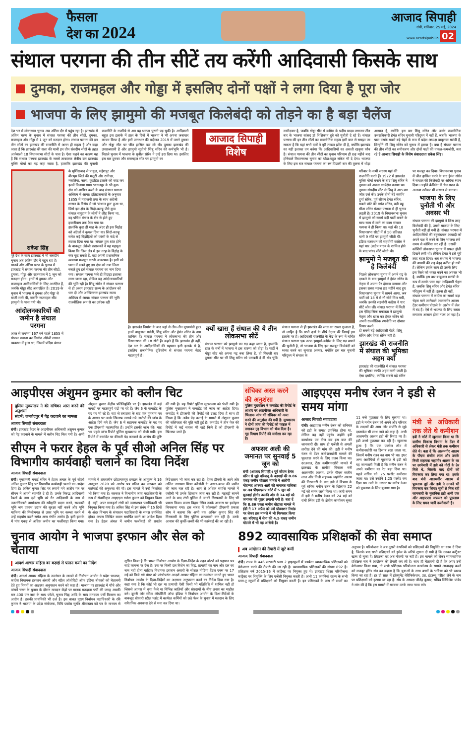फैसला
देश का 2024
आजाद सिपाही
रांची, शनिवार, 25 मई, 2024
www.azadsipahi.in 02
संथाल परगना की तीन सीटें तय करेंगी आदिवासी किसके साथ
दुमका, राजमहल और गोड्डा में इसलिए दोनों पक्षों ने लगा दिया है पूरा जोर
भाजपा के लिए झामुमो की मजबूत किलेबंदी को तोड़ने का है बड़ा चैलेंज
देश भर में लोकसभा चुनाव अब अंतिम दौर में पहुंच रहा है। झारखंड में अंतिम चरण के चुनाव में संथाल परगना की तीन सीटों, दुमका, राजमहल और गोड्डा में 1 जून को मतदान होगा। संथाल परगना की इन तीन सीटों का झारखंड की राजनीति में अलग ही महत्व है और कहा जाता है कि झारखंड की सत्ता की चाबी इन तीन संसदीय सीटों के तहत आनेवाली 18 विधानसभा सीटों के पास है। ऐसा कहने का कारण यह है कि संथाल परगना झारखंड के सबसे ताकतवर क्षेत्रीय दल झारखंड मुक्ति मोर्चा का गढ़ कहा जाता है, हालांकि झारखंड की चुनावी राजनीति के नजरिये से अब यह धारणा पुरानी पड़ चुकी है। आदिवासी बहुल इस इलाके में हाल के दिनों में भाजपा ने भी अपना जनाधार कायम किया है और इसी जनाधार की बदौलत 2019 में उसने दुमका और गोड्डा सीट पर जीत हासिल कर ली थी। दुमका झारखंड की उपराजधानी है और झामुमो सुप्रीमो शिबू सोरेन की कर्मभूमि भी है। पिछले चुनाव में भाजपा के सुनील सोरेन ने उन्हें हरा दिया था। इसलिए इस बार दुमका और राजमहल सीट पर झामुमो का
आजाद सिपाही विशेष
उम्मीदवार है, जबकि गोड्डा सीट से कांग्रेस के प्रदीप यादव लगातार तीन बार के भाजपा सांसद डॉ निशिकांत दुबे को चुनौती दे रहे हैं। संथाल परगना की इन तीन सीटों का राजनीतिक महत्व इसी बात से समझा जा सकता है कि यहां सभी दलों ने पूरी ताकत झोंक दी है, क्योंकि झारखंड का यही इलाका तय करेगा कि आदिवासियों का असली रहनुमा कौन है। संथाल परगना की तीन सीटों का चुनाव परिणाम ही छह महीने बाद होनेवाले विधानसभा चुनाव का थोड़ा-बहुत संकेत भी दे देगा। भाजपा के लिए इस बार संथाल परगना का रण पिछली बार की तुलना में थोड़ा आसान है, क्योंकि इस बार शिबू सोरेन और उनके राजनीतिक उत्तराधिकारी हेमंत सोरेन चुनावी परिदृश्य में नहीं हैं, जबकि भाजपा के पास उसके सबसे बड़े चेहरे के रूप में प्रदेश अध्यक्ष बाबूलाल मरांडी हैं, जिन्होंने भी शिबू सोरेन को चुनाव में हराया है। क्या है संथाल परगना की तीन सीटों का समीकरण और दोनों पक्षों की ताकत-कमजोरी, बता रहे हैं आजाद सिपाही के विशेष संवाददाता राकेश सिंह।
राकेश सिंह
पूरे देश के साथ झारखंड में भी संसदीय चुनाव अब अंतिम दौर में पहुंच रहा है। सातवें और अंतिम चरण के चुनाव में झारखंड में संथाल परगना की तीन सीटों, दुमका, गोड्डा और राजमहल में 1 जून को मतदान होगा। इनमें से दुमका और राजमहल आदिवासियों के लिए आरक्षित हैं, जबकि गोड्डा सीट अनारक्षित है। 2019 के चुनाव में भाजपा ने दुमका और गोड्डा से बाजी मारी थी, जबकि राजमहल सीट झामुमो के पास गयी थी।
आंदोलनकारियों की जमीन है संथाल परगना
आज से लगभग 167 वर्ष पहले 1855 में संथाल परगना का निर्माण अंग्रेजी शासन व्यवस्था में हुआ था, जिसमें पश्चिम बंगाल
के मुर्शिदाबाद से पाकुड़, महेशपुर और बीरभूम जिले की मलूटी और रानीश्वर, मसलिया, नाला, कुंडहित इलाके को काट कर इसमें मिलाया गया। भागलपुर के भी कुछ क्षेत्र को शामिल करने के बाद संथाल परगना अस्तित्व में आया। इतिहासकारों के अनुसार 1855 में महाजनी प्रथा के साथ अंग्रेजी शासन के विरोध में जो 'संथाल हूल' हुआ था, जिसे इस क्षेत्र के सिदो-कान्हू जैसे कुछ संथाल समुदाय के लोगों ने लीड किया था, वह पश्चिम बंगाल के क्षेत्र से होते हुए हजारीबाग तक फैल गया था।
हालांकि कुछ ही माह के अंदर ही इस विद्रोह को अंग्रेजों ने कुचल दिया था। सिदो-कान्हू समेत कई विद्रोहियों को फांसी के फंदे से लटका दिया गया था। संथाल हूल शांत होने के बावजूद अंग्रेजी प्रशासकों ने यह महसूस किया कि जिस क्षेत्र में इस तरह के विद्रोह के स्वर फूट सकते हैं, वहां अपनी प्रशासनिक व्यवस्था मजबूत करनी आवश्यक है। इसी को ध्यान में रखते हुए इस क्षेत्र को नया जिला बनाते हुए इसे संथाल परगना का नाम दिया गया। संथाल परगना भले ही पिछड़ा इलाका माना जाता रहा, लेकिन यह आंदोलनकारियों की भूमि रही है। शिबू सोरेन ने संथाल परगना से ही अलग झारखंड राज्य के आंदोलन को धार दी और आखिरकार झारखंड राज्य अस्तित्व में आया। संथाल परगना की भूमि राजनीतिक रूप से का उर्वरक रही
है। झारखंड निर्माण के बाद यहां से तीन-तीन मुख्यमंत्री हुए। इनमें बाबूलाल मरांडी, शिबू सोरेन और हेमंत सोरेन के नाम शामिल हैं। संथाल परगना में लोकसभा की तीन और विधानसभा की 18 सीटें हैं। कहते हैं कि झारखंड ही नहीं, देश भर के आदिवासियों की पहचान इसी इलाके से है, इसलिए राजनीतिक दृष्टिकोण से संथाल परगना बेहद महत्वपूर्ण है।
क्यों खास हैं संथाल की ये तीन लोकसभा सीटें
संथाल परगना को झामुमो का गढ़ कहा जाता है, हालांकि हाल के वर्षों में भाजपा ने इस धारणा को तोड़ा है। पार्टी ने गोड्डा सीट को अपना गढ़ बना लिया है, तो पिछली बार दुमका सीट पर भी शिबू सोरेन को पटखनी दे दी थी। चूंकि संथाल परगना से ही झारखंड की सत्ता का रास्ता गुजरता है, तो जाहिर है कि सभी दलों के शीर्ष नेतृत्व की निगाहें इस इलाके पर हैं। आदिवासी राजनीति के केंद्र के रूप में चर्चित संथाल परगना एक तरफ झामुमो-कांग्रेस के लिए गढ़ बचाने की चुनौती है, तो भाजपा के लिए इस मजबूत किलेबंदी को ध्वस्त करने का सुनहरा अवसर, क्योंकि इस बार चुनावी परिदृश्य में संथाल के
परिवार के सभी सदस्य यहां की राजनीति करते हैं। 1972 में झारखंड मुक्ति मोर्चा बनाने के बाद शिबू सोरेन ने दुमका को अपना कार्यक्षेत्र बनाया था। दुमका संसदीय सीट से शिबू ने आठ बार जीत दर्ज की। उनके तीनों बेटे स्वर्गीय दुर्गा सोरेन, पूर्व सीएम हेमंत सोरेन, सबसे छोटे बेटे बसंत सोरेन, बड़ी बहू सीता सोरेन संताल परगना से ही चुनाव लड़ती है। 2019 के विधानसभा चुनाव में झामुमो को सबसे बड़ी पार्टी बनाने के साथ सत्ता में लाने का काम संथाल परगना ने ही किया था। यहां की 18 विधानसभा सीटों में से 50 प्रतिशत यानी 9 सीटें पर झामुमो जीती थी। इंडिया गठबंधन की सहयोगी कांग्रेस ने यहां चार (प्रदीप यादव के शामिल होने के बाद पांच) सीटें जीती थी।
झामुमो ने मजबूत की है किलेबंदी
पिछले लोकसभा चुनाव में अपने गढ़ के दरकने के बाद झामुमो ने हेमंत सोरेन के नेतृत्व में अपना पैर दोबारा जमाया और इसका रास्ता महज छह महीने बाद हुए विधानसभा चुनाव में सामने आया, जब पार्टी को 18 में से नौ सीटें मिल गयीं, जबकि उसकी सहयोगी कांग्रेस ने चार सीटें जीत लीं। संथाल परगना में मिली इस ऐतिहासिक सफलता ने झामुमो नेतृत्व और खास कर हेमंत सोरेन को अपनी राजनीतिक रणनीति पर दोबारा विचार करने
दो सबसे बड़े आदिवासी चेहरे, शिबू सोरेन और हेमंत सोरेन नहीं हैं।
झारखंड की राजनीति में संथाल की भूमिका अहम क्यों
झारखंड की राजनीति में संथाल परगना की भूमिका काफी अहम मानी जाती है। ऐसा इसलिए, क्योंकि सबसे बड़े सोरेन
पर मजबूर कर दिया। विधानसभा चुनाव में जीत हासिल करने के बाद हेमंत सोरेन ने संथाल की किलेबंदी पर अधिक ध्यान दिया। उन्होंने कैबिनेट में तीन स्थान के अलावा स्पीकर भी संथाल से बनाया।
भाजपा के लिए चुनौती भी और अवसर भी
संथाल परगना की झामुमो ने जिस तरह किलेबंदी की है, उससे भाजपा के लिए चुनौती बड़ी हो गयी है। संथाल परगना में आदिवासियों की बहुसंख्यक आबादी को अपने पक्ष में करने के लिए भाजपा लंबे समय से कोशिश कर रही है। उसकी कोशिशें लोकसभा चुनाव में सफल होती दिखने लगी थीं। लेकिन हेमंत ने इसे पूरी तरह बदल दिया। अब संथाल में भाजपा की वापसी की राह बेहद कठिन हो गयी है। लेकिन इसके साथ ही उसके लिए इस किले को ध्वस्त करने का अवसर भी है, क्योंकि इस बार बाबूलाल मरांडी के रूप में उसके पास बड़ा आदिवासी चेहरा है, जबकि शिबू सोरेन और हेमंत सोरेन परिदृश्य में नहीं हैं। इतना ही नहीं, संथाल परगना में कांग्रेस का सबसे बड़ा चेहरा माने जानेवाले आलमगीर आलम टेंडर कमीशन घोटाले के आरोप में जेल में बंद हैं। ऐसे में भाजपा के लिए रास्ता लगातार आसान होता नजर आ रहा है।
आइपीएस अंशुमन कुमार को क्लीन चिट
पुलिस मुख्यालय ने की संचिका अस्त करने की अनुशंसा
संदर्भ: जमशेदपुर में पेड़ कटवाने का मामला
आजाद सिपाही संवाददाता
रांची। झारखंड कैडर के आइपीएस अधिकारी अंशुमन कुमार को पेड़ कटवाने के मामले में क्लीन चिट मिल गयी है। अभी अंशुमन कुमार केंद्रीय प्रतिनियुक्ति पर हैं। झारखंड में कई जगहों पर महत्वपूर्ण पदों पर रहे हैं। जैप 6 के कमांडेंट के पद पर भी रहे हैं। वहां से तबादला के बाद एक गुमनाम पत्र के आधार पर उनके खिलाफ लगाये गये आरोपों की जांच के आदेश दिये गये हैं। जैप 6 में सहायक कमांडेंट के पद पर एक डीएसपी पदस्थापित हैं। उन्होंने इसकी जांच की। माह भर पहले जांच रिपोर्ट पुलिस मुख्यालय को भेजी गयी। इस रिपोर्ट में कमांडेंट पर कीमती पेड़ कटवाने के आरोप की पुष्टि की गयी है। यह रिपोर्ट पुलिस मुख्यालय को भेजी गयी है। पुलिस मुख्यालय ने कमांडेंट को जांच का आदेश दिया। कमांडेंट ने डीएसपी की रिपोर्ट को उलट दिया है साथ ही लिखा है कि अवैध पेड़ कटाई के मामले में अंशुमन कुमार की संलिप्तता की पुष्टि नहीं हुई है। कमांडेंट ने तीन पेज की रिपोर्ट में कई सवाल भी खड़े किये हैं जो डीएसपी के खिलाफ जाते हैं।
सीएम ने फरार हेहल के पूर्व सीओ अनिल सिंह पर विभागीय कार्यवाही चलाने का दिया निर्देश
आजाद सिपाही संवाददाता
रांची। मुख्यमंत्री चंपाई सोरेन ने हेहल अंचल के पूर्व सीओ अनिल कुमार सिंह पर विभागीय कार्यवाही चलाने का आदेश दिया है। अनिल कुमार सिंह पर लगाये गये आरोप पत्र पर सीएम ने अपनी सहमति दे दी है। उनके विरुद्ध आदिवासी रैयतों के नाम दर्ज भूमि को गैर आदिवासी के नाम से उत्तराधिकारी नामांतरण की स्वीकृति प्रदान करने, सरकारी भूमि जय प्रकाश उद्यान की सुरक्षा नहीं करने और भूमि माफिया की मिलीभगत से उक्त भूमि पर कब्जा करने में उन्हें सहयोग करने समेत अन्य गंभीर आरोप हैं। इसी इलाके में पांच एकड़ से अधिक जमीन का फर्जीवाड़ा किया गया। मामले में तत्कालीन छोटानागपुर प्रमंडल के आयुक्त ने 16 अक्टूबर 2020 को आरोप पत्र गठित कर सरकार को कार्रवाई की अनुशंसा की थी। इस मामले में उन्हें निलंबित भी किया गया है। सरकार ने विभागीय जांच पदाधिकारी के रूप में सेवानिवृत्त आइएएस गणेश कुमार को नियुक्त किया है। वहीं, अपर समाहर्ता रांची को उपस्थापन पदाधिकारी भी नियुक्त किया गया है। अनिल सिंह से इस संबंध में 15 दिनों के अंदर विभाग के संचालन पदाधिकारी के समक्ष उपस्थित होकर अपना लिखित बयान समर्पित करने का आदेश दिया गया है। हेहल अंचल में जमीन फर्जीवाड़े की प्रवर्तन निदेशालय भी जांच कर रहा है। हेहल डीएवी के आगे ओर ललित नारायण मिश्रा कॉलोनी के अगल-बगल की जमीन की जांच चल रही है। आय से अधिक संपत्ति मामले में एसीबी भी उनके खिलाफ जांच कर रही है। गड़बड़ी सामने आने के बाद रांची पुलिस ने उनकी गिरफ्तारी के लिए भी प्रयास किया। छपरा बिहार स्थित उनके आवास पर इश्तेहार चिपकाया गया। इस संबंध में कोतवाली डीएसपी प्रकाश सोय ने बताया कि अभी तक अनिल कुमार सिंह की गिरफ्तारी के लिए पुलिस छापामारी कर रही है। उनके आवास की कुर्की-जब्ती की भी कार्रवाई की जा रही है।
संचिका अस्त करने की अनुशंसा
पुलिस मुख्यालय ने कमांडेंट की रिपोर्ट के आधार पर आइपीएस अधिकारी के खिलाफ जांच की संचिका को अस्त करने की अनुशंसा की गयी है। मुख्यालय ने दोनों जांच की रिपोर्ट को फाइल में लगाकर गृह विभाग को भेज दिया है। गृह विभाग रिपोर्ट की समीक्षा कर रहा है।
अफसर अली की जमानत पर सुनवाई 5 जून को
रांची (आजाद सिपाही)। पूर्व सीएम हेमंत सोरेन से जुड़े बरियातू के बड़गाईं की 8.86 एकड़ जमीन घोटाला मामले में आरोपी मोहम्मद अफसर अली की जमानत याचिका पर अब पीएमएलए कोर्ट में 5 जून को सुनवाई होगी। उसकी ओर से 14 मई को जमानत की गुहार लगायी गयी है। बता दें कि 8.86 एकड़ जमीन घोटाला मामले में ईडी ने 17 अप्रैल को उसे प्रोडक्शन रिमांड पर लेकर इस मामले में भी गिरफ्तार किया था। बरियातू में सेना की 4.5 एकड़ जमीन घोटाले में भी वह आरोपी है।
आइएएस मनीष रंजन ने इडी से समय मांगा
आजाद सिपाही संवाददाता
रांची। आइएएस मनीष रंजन को शनिवार को इडी के समक्ष उपस्थित होना था, लेकिन वह नहीं पहुंचे। उन्होंने इडी कार्यालय पत्र भेज कर इस बात की जानकारी दी। साथ ही एजेंसी से अगली तारीख देने की मांग की। इडी ने मनीष रंजन से टेंडर कमीशनखोरी मामले की पूछताछ करने के लिए तलब किया था। दरअसल, टेंडर कमीशनखोरी मामले में झारखंड के ग्रामीण विकास मंत्री आलमगीर आलम, उनके पीएस संजीव लाल और निजी सहायक जहांगीर आलम की गिरफ्तारी के बाद इडी ने विभाग के पूर्व सचिव मनीष रंजन के खिलाफ 22 मई को समन जारी किया था। जारी समन में इडी ने मनीष रंजन को 24 मई को रांची स्थित इडी के क्षेत्रीय कार्यालय सुबह 11 बजे पूछताछ के लिए बुलाया था। इडी ने मनीष रंजन को अपने और परिवार के सदस्यों की आय और संपत्ति से जुड़े दस्तावेज भी साथ लाने को कहा है। अभी आलमगीर आलम इडी की रिमांड पर हैं। इडी उनसे पूछताछ कर रही है। खुलासा हुआ है कि एक एक्सेल शीट में कमीशनखोरी का हिसाब रखा जाता था, जिसमें मनीष रंजन का नाम भी था। इधर अन्य आरोपियों से पूछताछ में इडी को यह जानकारी मिली है कि मनीष रंजन ने अपने कमीशन का रेट बढ़ा दिया था। पहले सचिव को .75 परसेंट कमीशन जाता था। उसे उन्होंने 1.25 परसेंट कर दिया था। उसी के आधार पर मनीष रंजन को पूछताछ के लिए बुलाया गया है।
मंत्री से अधिकारी तक लेते थे कमीशन
इडी ने कोर्ट में खुलासा किया था कि ग्रामीण विकास विभाग के टेंडर में अधिकारी से लेकर मंत्री तक कमीशन लेते थे। बता दें कि आलमगीर आलम के पीएस संजीव लाल और उसके निजी सहायक जहांगीर आलम के घर पर छापेमारी में इडी को नोटों के ढेर मिले थे, जिसके बाद दोनों को गिरफ्तार कर लिया गया था। इसके बाद मंत्री आलमगीर आलम से पूछताछ हुई और इडी ने उनको भी गिरफ्तार कर लिया। सूत्रों से मिल रही जानकारी के मुताबिक इडी अभी एक और आइएएस अफसर को पूछताछ के लिए समन जारी करनेवाली है।
चुनाव आयोग ने भाजपा इरफान और सेल को चेताया
आदर्श आचार संहिता का कड़ाई से पालन करने का निर्देश
आजाद सिपाही संवाददाता
रांची। आदर्श आचार संहिता के उल्लंघन के मामले में निर्वाचन आयोग ने प्रदेश भाजपा, कांग्रेस विधायक इरफान अंसारी और स्टील ऑथोरिटी ऑफ इंडिया बोकारो को चेतावनी देते हुए नियमों का अक्षरशः अनुपालन करने को कहा है। भाजपा पर झारखंड में चौथे और पांचवें चरण के चुनाव के दौरान मतदान केंद्रों पर मानक मतदाता पर्ची की जगह अबकी बार 400 पार नारा के साथ फोटो, चुनाव चिह्न आदि के साथ मतदाता पर्ची वितरण का आरोप है। इसकी प्राथमिकी भी दर्ज है। इस बाबत मुख्य निर्वाचन पदाधिकारी के रवि कुमार ने भाजपा के प्रदेश संयोजक, विधि प्रकोष्ठ सुधीर श्रीवास्तव को पत्र के माध्यम से सूचित किया है कि भारत निर्वाचन आयोग के दिशा-निर्देश के तहत वोटरों को पहचान पत्र सादे कागज पर देना है। उस पर किसी दल विशेष का चिह्न, प्रत्याशी का नाम और दल का नाम नहीं होना चाहिए। विधायक इरफान अंसारी के सोशल मीडिया हैंडल एक्स पर 17 मई को किये गये पोस्ट को जांचोपरांत आदर्श आचार संहिता का उल्लंघन मानते हुए भारत निर्वाचन आयोग के दिशा-निर्देशों का अक्षरशः अनुपालन करने का निर्देश दिया गया है। कहा गया है कि कोई भी दल या प्रत्याशी ऐसी किसी भी गतिविधि में शामिल नहीं हो जिससे आपस में घृणा फैले या विभिन्न जातियों और संप्रदायों के बीच तनाव का माहौल बने। दूसरी ओर स्टील ऑथोरिटी ऑफ इंडिया ने निर्वाचन आयोग के दिशा-निर्देशों के बावजूद बोकारो स्टील प्लांट में कार्यरत कर्मियों को छठे फेज के चुनाव में मतदान के लिए सवैतनिक अवकाश देने से मना कर दिया था।
892 व्यावसायिक प्रशिक्षकों की सेवा समाप्त
अब आंदोलन की तैयारी में जुटे कर्मी
आजाद सिपाही संवाददाता
रांची। राज्य के 446 सरकारी प्लस 2 हाइस्कूलों में कार्यरत व्यावसायिक प्रशिक्षकों को बेरोजगार करने की तैयारी की जा रही है। व्यावसायिक प्रशिक्षकों की संख्या 892 है। प्रशिक्षक वर्ष 2015-16 में कांट्रैक्ट पर नियुक्त हुए थे। झारखंड शिक्षा परियोजना कांट्रैक्ट पर नियुक्ति के लिए एजेंसी नियुक्त करती है। अभी 11 कंपनियां राज्य के सभी प्लस-टू स्कूलों में प्रशिक्षकों को नियुक्त करती हैं। इन प्रशिक्षकों के पास नौ सालों का अनुभव है। परियोजना ने अब दूसरी कंपनियों को प्रशिक्षकों की नियुक्ति का काम दे दिया है, जिसके बाद सभी प्रशिक्षकों को इमेल के जरिये सूचना दी गयी है कि उनका कांट्रैक्ट खत्म हो चुका है। लिहाजा वह अब नौकरी पर नहीं हैं। इस मामले को लेकर व्यावसायिक प्रशिक्षक संघ ने आंदोलन की तैयारी कर ली है। साथ ही चेतावनी दी है कि अगर उन्हें बेरोजगार किया गया, तो सभी प्रशिक्षक परियोजना कार्यालय के सामने आत्मदाह करने को मजबूर होंगे। संघ का कहना है कि युवाओं के साथ बच्चों के भविष्य को भी खराब किया जा रहा है। हर दो साल में डॉक्यूमेंट वेरिफिकेशन, उम्र, इंटरव्यू परीक्षा लेने के नाम पर प्रशिक्षकों को हटाया जा रहा है। संघ के अध्यक्ष जीतेंद्र कुमार, सचिव मिथिलेश पांडेय ने मांग की है कि इस मामले में सरकार उनके साथ न्याय करे।